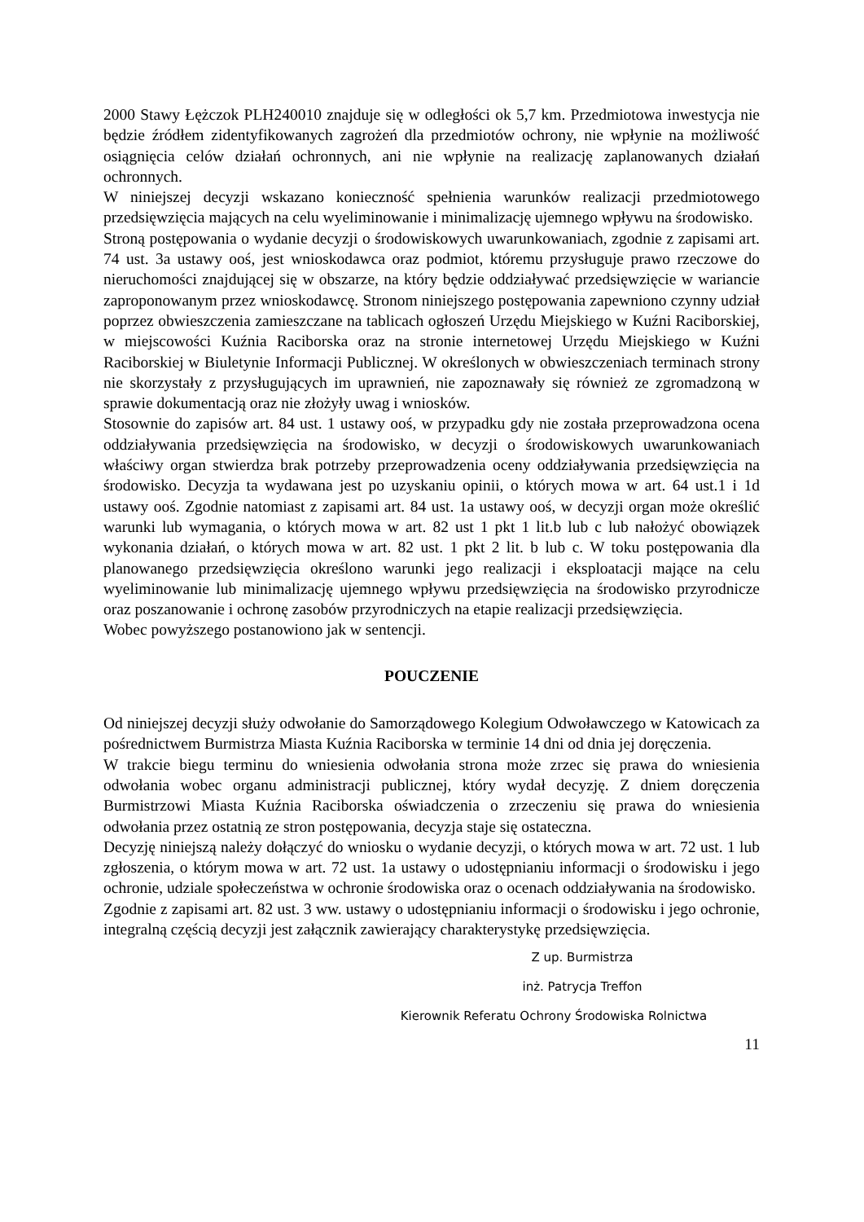2000 Stawy Łężczok PLH240010 znajduje się w odległości ok 5,7 km. Przedmiotowa inwestycja nie będzie źródłem zidentyfikowanych zagrożeń dla przedmiotów ochrony, nie wpłynie na możliwość osiągnięcia celów działań ochronnych, ani nie wpłynie na realizację zaplanowanych działań ochronnych.
W niniejszej decyzji wskazano konieczność spełnienia warunków realizacji przedmiotowego przedsięwzięcia mających na celu wyeliminowanie i minimalizację ujemnego wpływu na środowisko.
Stroną postępowania o wydanie decyzji o środowiskowych uwarunkowaniach, zgodnie z zapisami art. 74 ust. 3a ustawy ooś, jest wnioskodawca oraz podmiot, któremu przysługuje prawo rzeczowe do nieruchomości znajdującej się w obszarze, na który będzie oddziaływać przedsięwzięcie w wariancie zaproponowanym przez wnioskodawcę. Stronom niniejszego postępowania zapewniono czynny udział poprzez obwieszczenia zamieszczane na tablicach ogłoszeń Urzędu Miejskiego w Kuźni Raciborskiej, w miejscowości Kuźnia Raciborska oraz na stronie internetowej Urzędu Miejskiego w Kuźni Raciborskiej w Biuletynie Informacji Publicznej. W określonych w obwieszczeniach terminach strony nie skorzystały z przysługujących im uprawnień, nie zapoznawały się również ze zgromadzoną w sprawie dokumentacją oraz nie złożyły uwag i wniosków.
Stosownie do zapisów art. 84 ust. 1 ustawy ooś, w przypadku gdy nie została przeprowadzona ocena oddziaływania przedsięwzięcia na środowisko, w decyzji o środowiskowych uwarunkowaniach właściwy organ stwierdza brak potrzeby przeprowadzenia oceny oddziaływania przedsięwzięcia na środowisko. Decyzja ta wydawana jest po uzyskaniu opinii, o których mowa w art. 64 ust.1 i 1d ustawy ooś. Zgodnie natomiast z zapisami art. 84 ust. 1a ustawy ooś, w decyzji organ może określić warunki lub wymagania, o których mowa w art. 82 ust 1 pkt 1 lit.b lub c lub nałożyć obowiązek wykonania działań, o których mowa w art. 82 ust. 1 pkt 2 lit. b lub c. W toku postępowania dla planowanego przedsięwzięcia określono warunki jego realizacji i eksploatacji mające na celu wyeliminowanie lub minimalizację ujemnego wpływu przedsięwzięcia na środowisko przyrodnicze oraz poszanowanie i ochronę zasobów przyrodniczych na etapie realizacji przedsięwzięcia.
Wobec powyższego postanowiono jak w sentencji.
POUCZENIE
Od niniejszej decyzji służy odwołanie do Samorządowego Kolegium Odwoławczego w Katowicach za pośrednictwem Burmistrza Miasta Kuźnia Raciborska w terminie 14 dni od dnia jej doręczenia.
W trakcie biegu terminu do wniesienia odwołania strona może zrzec się prawa do wniesienia odwołania wobec organu administracji publicznej, który wydał decyzję. Z dniem doręczenia Burmistrzowi Miasta Kuźnia Raciborska oświadczenia o zrzeczeniu się prawa do wniesienia odwołania przez ostatnią ze stron postępowania, decyzja staje się ostateczna.
Decyzję niniejszą należy dołączyć do wniosku o wydanie decyzji, o których mowa w art. 72 ust. 1 lub zgłoszenia, o którym mowa w art. 72 ust. 1a ustawy o udostępnianiu informacji o środowisku i jego ochronie, udziale społeczeństwa w ochronie środowiska oraz o ocenach oddziaływania na środowisko.
Zgodnie z zapisami art. 82 ust. 3 ww. ustawy o udostępnianiu informacji o środowisku i jego ochronie, integralną częścią decyzji jest załącznik zawierający charakterystykę przedsięwzięcia.
Z up. Burmistrza
inż. Patrycja Treffon
Kierownik Referatu Ochrony Środowiska Rolnictwa
11